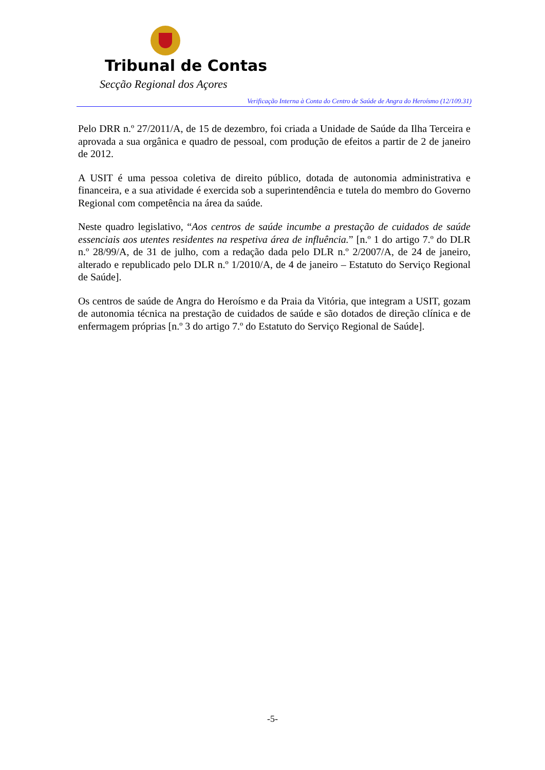Tribunal de Contas
Secção Regional dos Açores
Verificação Interna à Conta do Centro de Saúde de Angra do Heroísmo (12/109.31)
Pelo DRR n.º 27/2011/A, de 15 de dezembro, foi criada a Unidade de Saúde da Ilha Terceira e aprovada a sua orgânica e quadro de pessoal, com produção de efeitos a partir de 2 de janeiro de 2012.
A USIT é uma pessoa coletiva de direito público, dotada de autonomia administrativa e financeira, e a sua atividade é exercida sob a superintendência e tutela do membro do Governo Regional com competência na área da saúde.
Neste quadro legislativo, “Aos centros de saúde incumbe a prestação de cuidados de saúde essenciais aos utentes residentes na respetiva área de influência.” [n.º 1 do artigo 7.º do DLR n.º 28/99/A, de 31 de julho, com a redação dada pelo DLR n.º 2/2007/A, de 24 de janeiro, alterado e republicado pelo DLR n.º 1/2010/A, de 4 de janeiro – Estatuto do Serviço Regional de Saúde].
Os centros de saúde de Angra do Heroísmo e da Praia da Vitória, que integram a USIT, gozam de autonomia técnica na prestação de cuidados de saúde e são dotados de direção clínica e de enfermagem próprias [n.º 3 do artigo 7.º do Estatuto do Serviço Regional de Saúde].
-5-